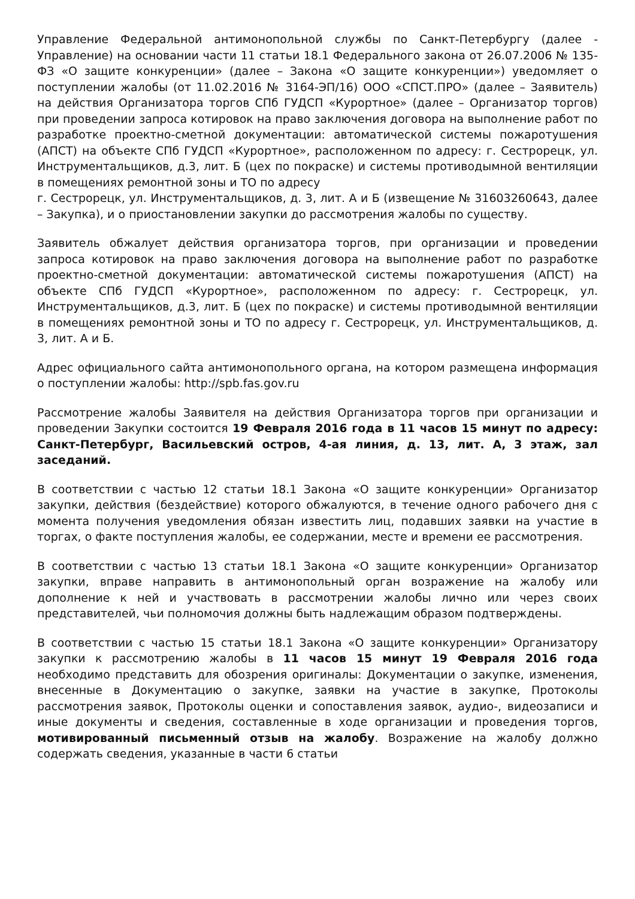Управление Федеральной антимонопольной службы по Санкт-Петербургу (далее - Управление) на основании части 11 статьи 18.1 Федерального закона от 26.07.2006 № 135-ФЗ «О защите конкуренции» (далее – Закона «О защите конкуренции») уведомляет о поступлении жалобы (от 11.02.2016 № 3164-ЭП/16) ООО «СПСТ.ПРО» (далее – Заявитель) на действия Организатора торгов СПб ГУДСП «Курортное» (далее – Организатор торгов) при проведении запроса котировок на право заключения договора на выполнение работ по разработке проектно-сметной документации: автоматической системы пожаротушения (АПСТ) на объекте СПб ГУДСП «Курортное», расположенном по адресу: г. Сестрорецк, ул. Инструментальщиков, д.3, лит. Б (цех по покраске) и системы противодымной вентиляции в помещениях ремонтной зоны и ТО по адресу
г. Сестрорецк, ул. Инструментальщиков, д. 3, лит. А и Б (извещение № 31603260643, далее – Закупка), и о приостановлении закупки до рассмотрения жалобы по существу.
Заявитель обжалует действия организатора торгов, при организации и проведении запроса котировок на право заключения договора на выполнение работ по разработке проектно-сметной документации: автоматической системы пожаротушения (АПСТ) на объекте СПб ГУДСП «Курортное», расположенном по адресу: г. Сестрорецк, ул. Инструментальщиков, д.3, лит. Б (цех по покраске) и системы противодымной вентиляции в помещениях ремонтной зоны и ТО по адресу г. Сестрорецк, ул. Инструментальщиков, д. 3, лит. А и Б.
Адрес официального сайта антимонопольного органа, на котором размещена информация о поступлении жалобы: http://spb.fas.gov.ru
Рассмотрение жалобы Заявителя на действия Организатора торгов при организации и проведении Закупки состоится 19 Февраля 2016 года в 11 часов 15 минут по адресу: Санкт-Петербург, Васильевский остров, 4-ая линия, д. 13, лит. А, 3 этаж, зал заседаний.
В соответствии с частью 12 статьи 18.1 Закона «О защите конкуренции» Организатор закупки, действия (бездействие) которого обжалуются, в течение одного рабочего дня с момента получения уведомления обязан известить лиц, подавших заявки на участие в торгах, о факте поступления жалобы, ее содержании, месте и времени ее рассмотрения.
В соответствии с частью 13 статьи 18.1 Закона «О защите конкуренции» Организатор закупки, вправе направить в антимонопольный орган возражение на жалобу или дополнение к ней и участвовать в рассмотрении жалобы лично или через своих представителей, чьи полномочия должны быть надлежащим образом подтверждены.
В соответствии с частью 15 статьи 18.1 Закона «О защите конкуренции» Организатору закупки к рассмотрению жалобы в 11 часов 15 минут 19 Февраля 2016 года необходимо представить для обозрения оригиналы: Документации о закупке, изменения, внесенные в Документацию о закупке, заявки на участие в закупке, Протоколы рассмотрения заявок, Протоколы оценки и сопоставления заявок, аудио-, видеозаписи и иные документы и сведения, составленные в ходе организации и проведения торгов, мотивированный письменный отзыв на жалобу. Возражение на жалобу должно содержать сведения, указанные в части 6 статьи